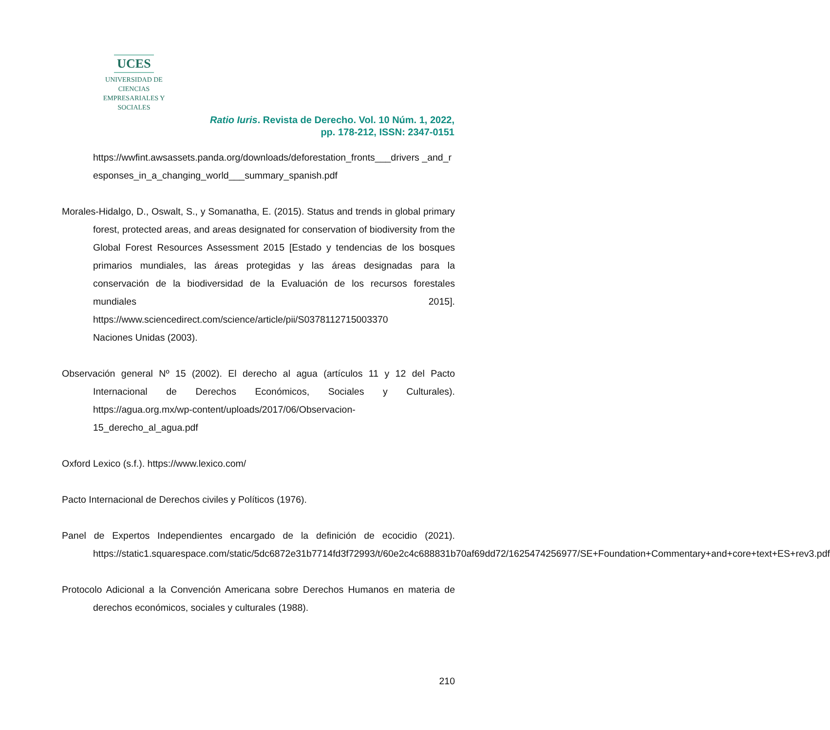UCES
UNIVERSIDAD DE CIENCIAS
EMPRESARIALES Y SOCIALES
Ratio Iuris. Revista de Derecho. Vol. 10 Núm. 1, 2022,
pp. 178-212, ISSN: 2347-0151
https://wwfint.awsassets.panda.org/downloads/deforestation_fronts___drivers _and_responses_in_a_changing_world___summary_spanish.pdf
Morales-Hidalgo, D., Oswalt, S., y Somanatha, E. (2015). Status and trends in global primary forest, protected areas, and areas designated for conservation of biodiversity from the Global Forest Resources Assessment 2015 [Estado y tendencias de los bosques primarios mundiales, las áreas protegidas y las áreas designadas para la conservación de la biodiversidad de la Evaluación de los recursos forestales mundiales 2015]. https://www.sciencedirect.com/science/article/pii/S0378112715003370
Naciones Unidas (2003).
Observación general Nº 15 (2002). El derecho al agua (artículos 11 y 12 del Pacto Internacional de Derechos Económicos, Sociales y Culturales). https://agua.org.mx/wp-content/uploads/2017/06/Observacion-15_derecho_al_agua.pdf
Oxford Lexico (s.f.). https://www.lexico.com/
Pacto Internacional de Derechos civiles y Políticos (1976).
Panel de Expertos Independientes encargado de la definición de ecocidio (2021). https://static1.squarespace.com/static/5dc6872e31b7714fd3f72993/t/60e2c4c688831b70af69dd72/1625474256977/SE+Foundation+Commentary+and+core+text+ES+rev3.pdf
Protocolo Adicional a la Convención Americana sobre Derechos Humanos en materia de derechos económicos, sociales y culturales (1988).
210